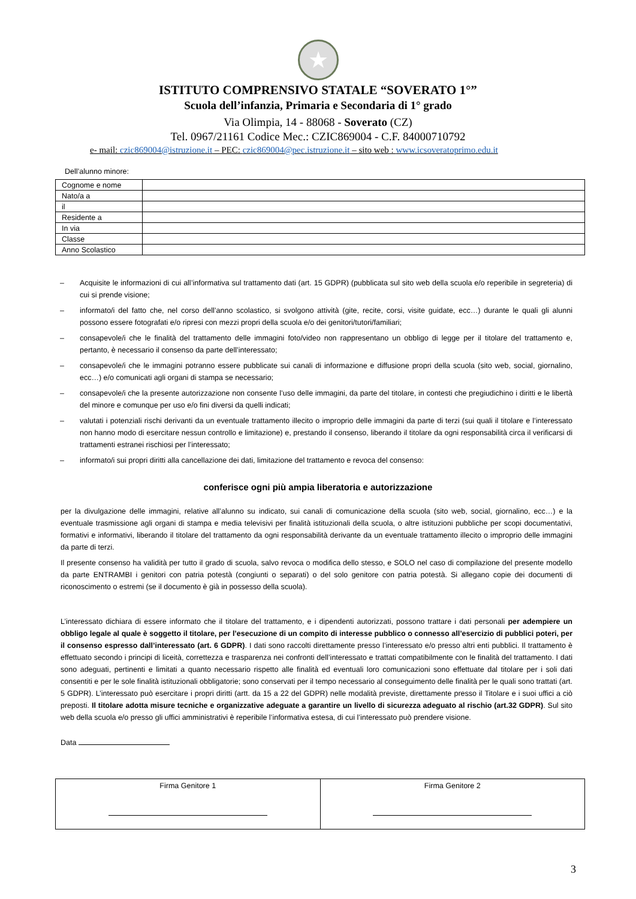★
ISTITUTO COMPRENSIVO STATALE “SOVERATO 1°”
Scuola dell’infanzia, Primaria e Secondaria di 1° grado
Via Olimpia, 14 - 88068 - Soverato (CZ)
Tel. 0967/21161 Codice Mec.: CZIC869004 - C.F. 84000710792
e- mail: czic869004@istruzione.it – PEC: czic869004@pec.istruzione.it – sito web : www.icsoveratoprimo.edu.it
Dell’alunno minore:
| Cognome e nome | |
| Nato/a a | |
| il | |
| Residente a | |
| In via | |
| Classe | |
| Anno Scolastico | |
– Acquisite le informazioni di cui all’informativa sul trattamento dati (art. 15 GDPR) (pubblicata sul sito web della scuola e/o reperibile in segreteria) di cui si prende visione;
– informato/i del fatto che, nel corso dell’anno scolastico, si svolgono attività (gite, recite, corsi, visite guidate, ecc…) durante le quali gli alunni possono essere fotografati e/o ripresi con mezzi propri della scuola e/o dei genitori/tutori/familiari;
– consapevole/i che le finalità del trattamento delle immagini foto/video non rappresentano un obbligo di legge per il titolare del trattamento e, pertanto, è necessario il consenso da parte dell’interessato;
– consapevole/i che le immagini potranno essere pubblicate sui canali di informazione e diffusione propri della scuola (sito web, social, giornalino, ecc…) e/o comunicati agli organi di stampa se necessario;
– consapevole/i che la presente autorizzazione non consente l’uso delle immagini, da parte del titolare, in contesti che pregiudichino i diritti e le libertà del minore e comunque per uso e/o fini diversi da quelli indicati;
– valutati i potenziali rischi derivanti da un eventuale trattamento illecito o improprio delle immagini da parte di terzi (sui quali il titolare e l’interessato non hanno modo di esercitare nessun controllo e limitazione) e, prestando il consenso, liberando il titolare da ogni responsabilità circa il verificarsi di trattamenti estranei rischiosi per l’interessato;
– informato/i sui propri diritti alla cancellazione dei dati, limitazione del trattamento e revoca del consenso:
conferisce ogni più ampia liberatoria e autorizzazione
per la divulgazione delle immagini, relative all’alunno su indicato, sui canali di comunicazione della scuola (sito web, social, giornalino, ecc…) e la eventuale trasmissione agli organi di stampa e media televisivi per finalità istituzionali della scuola, o altre istituzioni pubbliche per scopi documentativi, formativi e informativi, liberando il titolare del trattamento da ogni responsabilità derivante da un eventuale trattamento illecito o improprio delle immagini da parte di terzi.
Il presente consenso ha validità per tutto il grado di scuola, salvo revoca o modifica dello stesso, e SOLO nel caso di compilazione del presente modello da parte ENTRAMBI i genitori con patria potestà (congiunti o separati) o del solo genitore con patria potestà. Si allegano copie dei documenti di riconoscimento o estremi (se il documento è già in possesso della scuola).
L’interessato dichiara di essere informato che il titolare del trattamento, e i dipendenti autorizzati, possono trattare i dati personali per adempiere un obbligo legale al quale è soggetto il titolare, per l’esecuzione di un compito di interesse pubblico o connesso all’esercizio di pubblici poteri, per il consenso espresso dall’interessato (art. 6 GDPR). I dati sono raccolti direttamente presso l’interessato e/o presso altri enti pubblici. Il trattamento è effettuato secondo i principi di liceità, correttezza e trasparenza nei confronti dell’interessato e trattati compatibilmente con le finalità del trattamento. I dati sono adeguati, pertinenti e limitati a quanto necessario rispetto alle finalità ed eventuali loro comunicazioni sono effettuate dal titolare per i soli dati consentiti e per le sole finalità istituzionali obbligatorie; sono conservati per il tempo necessario al conseguimento delle finalità per le quali sono trattati (art. 5 GDPR). L’interessato può esercitare i propri diritti (artt. da 15 a 22 del GDPR) nelle modalità previste, direttamente presso il Titolare e i suoi uffici a ciò preposti. Il titolare adotta misure tecniche e organizzative adeguate a garantire un livello di sicurezza adeguato al rischio (art.32 GDPR). Sul sito web della scuola e/o presso gli uffici amministrativi è reperibile l’informativa estesa, di cui l’interessato può prendere visione.
Data
| Firma Genitore 1 | Firma Genitore 2 |
3